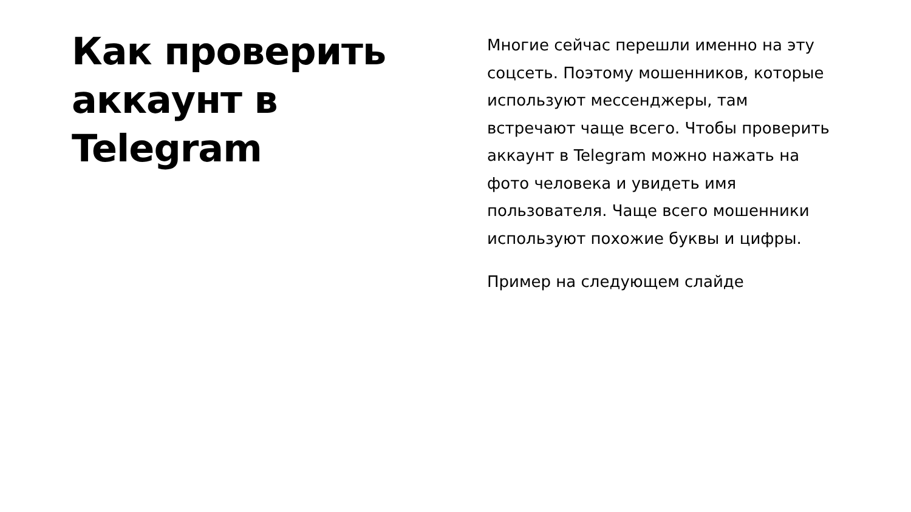Как проверить аккаунт в Telegram
Многие сейчас перешли именно на эту соцсеть. Поэтому мошенников, которые используют мессенджеры, там встречают чаще всего. Чтобы проверить аккаунт в Telegram можно нажать на фото человека и увидеть имя пользователя. Чаще всего мошенники используют похожие буквы и цифры.
Пример на следующем слайде